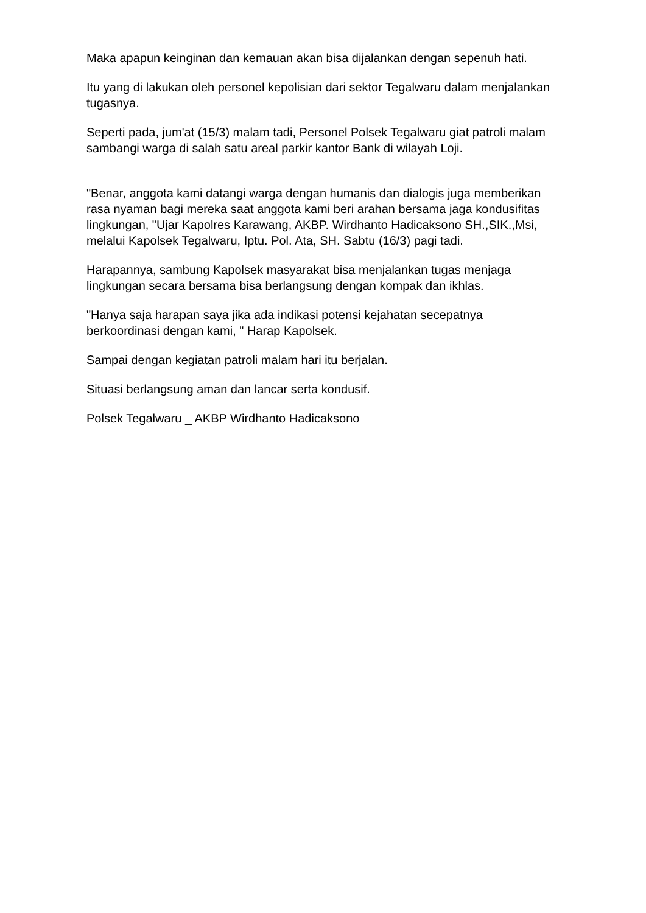Maka apapun keinginan dan kemauan akan bisa dijalankan dengan sepenuh hati.
Itu yang di lakukan oleh personel kepolisian dari sektor Tegalwaru dalam menjalankan tugasnya.
Seperti pada, jum'at (15/3) malam tadi, Personel Polsek Tegalwaru giat patroli malam sambangi warga di salah satu areal parkir kantor Bank di wilayah Loji.
"Benar, anggota kami datangi warga dengan humanis dan dialogis juga memberikan rasa nyaman bagi mereka saat anggota kami beri arahan bersama jaga kondusifitas lingkungan, "Ujar Kapolres Karawang, AKBP. Wirdhanto Hadicaksono SH.,SIK.,Msi, melalui Kapolsek Tegalwaru, Iptu. Pol. Ata, SH. Sabtu (16/3) pagi tadi.
Harapannya, sambung Kapolsek masyarakat bisa menjalankan tugas menjaga lingkungan secara bersama bisa berlangsung dengan kompak dan ikhlas.
"Hanya saja harapan saya jika ada indikasi potensi kejahatan secepatnya berkoordinasi dengan kami, " Harap Kapolsek.
Sampai dengan kegiatan patroli malam hari itu berjalan.
Situasi berlangsung aman dan lancar serta kondusif.
Polsek Tegalwaru _ AKBP Wirdhanto Hadicaksono